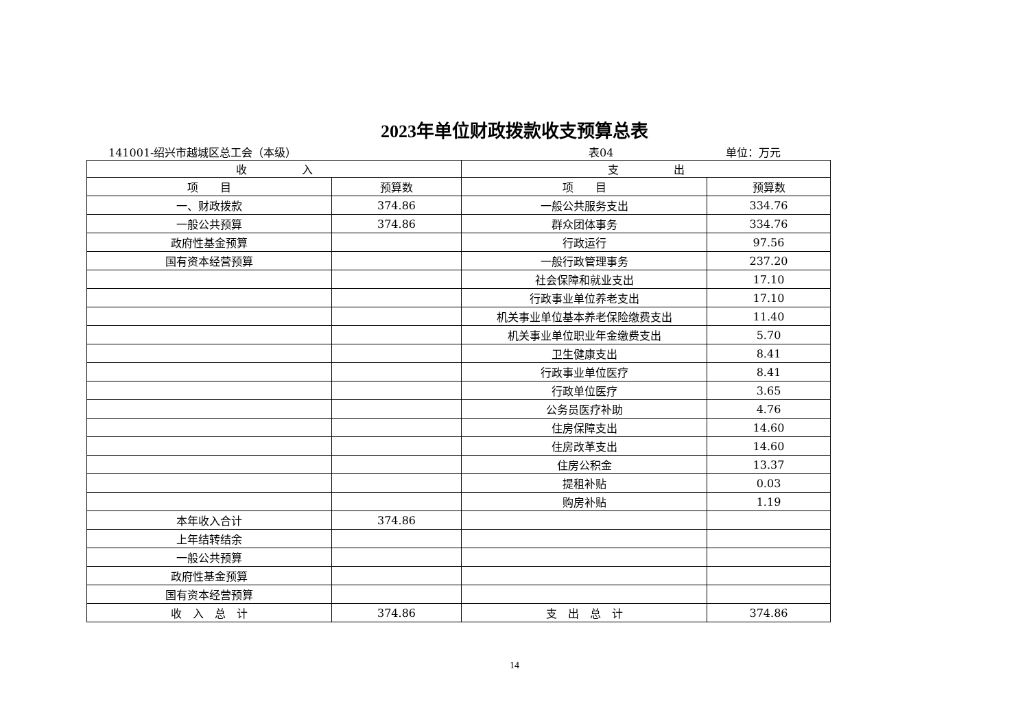2023年单位财政拨款收支预算总表
141001-绍兴市越城区总工会（本级） 表04 单位：万元
| 收 入 | | 支 出 | |
| --- | --- | --- | --- |
| 项 目 | 预算数 | 项 目 | 预算数 |
| 一、财政拨款 | 374.86 | 一般公共服务支出 | 334.76 |
| 一般公共预算 | 374.86 | 群众团体事务 | 334.76 |
| 政府性基金预算 | | 行政运行 | 97.56 |
| 国有资本经营预算 | | 一般行政管理事务 | 237.20 |
| | | 社会保障和就业支出 | 17.10 |
| | | 行政事业单位养老支出 | 17.10 |
| | | 机关事业单位基本养老保险缴费支出 | 11.40 |
| | | 机关事业单位职业年金缴费支出 | 5.70 |
| | | 卫生健康支出 | 8.41 |
| | | 行政事业单位医疗 | 8.41 |
| | | 行政单位医疗 | 3.65 |
| | | 公务员医疗补助 | 4.76 |
| | | 住房保障支出 | 14.60 |
| | | 住房改革支出 | 14.60 |
| | | 住房公积金 | 13.37 |
| | | 提租补贴 | 0.03 |
| | | 购房补贴 | 1.19 |
| 本年收入合计 | 374.86 | | |
| 上年结转结余 | | | |
| 一般公共预算 | | | |
| 政府性基金预算 | | | |
| 国有资本经营预算 | | | |
| 收 入 总 计 | 374.86 | 支 出 总 计 | 374.86 |
14